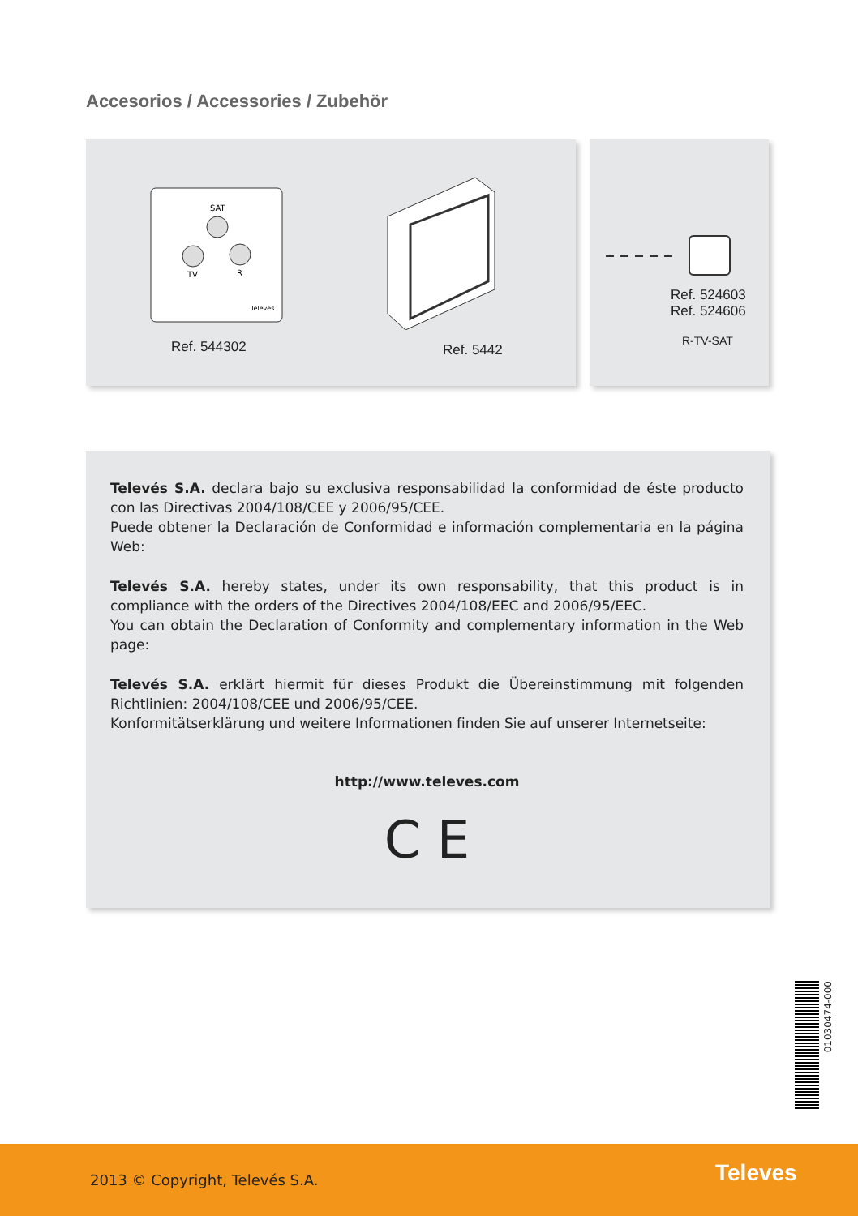Accesorios / Accessories / Zubehör
SAT
TV
R
Televes
Ref. 544302 Ref. 5442
Ref. 524603
Ref. 524606
R-TV-SAT
Televés S.A. declara bajo su exclusiva responsabilidad la conformidad de éste producto con las Directivas 2004/108/CEE y 2006/95/CEE.
Puede obtener la Declaración de Conformidad e información complementaria en la página Web:
Televés S.A. hereby states, under its own responsability, that this product is in compliance with the orders of the Directives 2004/108/EEC and 2006/95/EEC.
You can obtain the Declaration of Conformity and complementary information in the Web page:
Televés S.A. erklärt hiermit für dieses Produkt die Übereinstimmung mit folgenden Richtlinien: 2004/108/CEE und 2006/95/CEE.
Konformitätserklärung und weitere Informationen finden Sie auf unserer Internetseite:
http://www.televes.com
C E
01030474-000
2013 © Copyright, Televés S.A. Televes